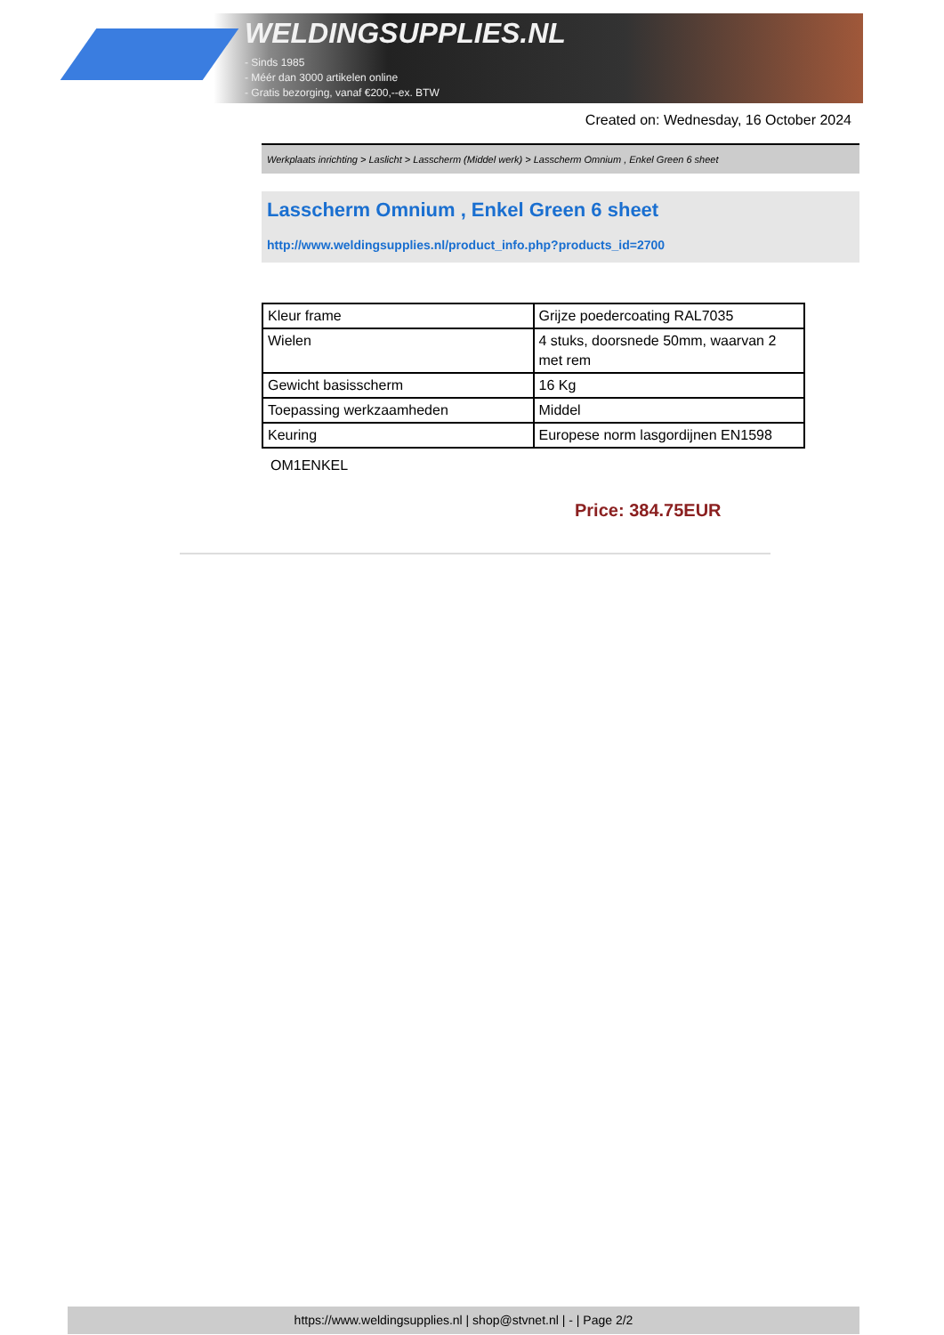WELDINGSUPPLIES.NL
- Sinds 1985
- Méér dan 3000 artikelen online
- Gratis bezorging, vanaf €200,--ex. BTW
Created on: Wednesday, 16 October 2024
Werkplaats inrichting > Laslicht > Lasscherm (Middel werk) > Lasscherm Omnium , Enkel Green 6 sheet
Lasscherm Omnium , Enkel Green 6 sheet
http://www.weldingsupplies.nl/product_info.php?products_id=2700
| Kleur frame | Grijze poedercoating RAL7035 |
| Wielen | 4 stuks, doorsnede 50mm, waarvan 2 met rem |
| Gewicht basisscherm | 16 Kg |
| Toepassing werkzaamheden | Middel |
| Keuring | Europese norm lasgordijnen EN1598 |
OM1ENKEL
Price: 384.75EUR
https://www.weldingsupplies.nl | shop@stvnet.nl | - | Page 2/2